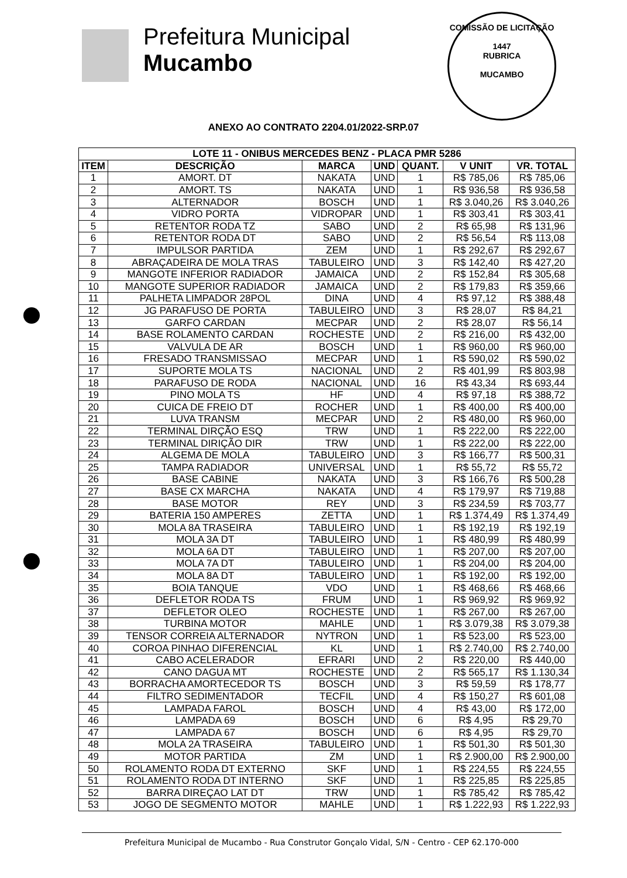Prefeitura Municipal
Mucambo
COMISSÃO DE LICITAÇÃO
1447
RUBRICA
MUCAMBO
ANEXO AO CONTRATO 2204.01/2022-SRP.07
| LOTE 11 - ONIBUS MERCEDES BENZ - PLACA PMR 5286 | | | | | | |
| --- | --- | --- | --- | --- | --- | --- |
| ITEM | DESCRIÇÃO | MARCA | UND | QUANT. | V UNIT | VR. TOTAL |
| 1 | AMORT. DT | NAKATA | UND | 1 | R$ 785,06 | R$ 785,06 |
| 2 | AMORT. TS | NAKATA | UND | 1 | R$ 936,58 | R$ 936,58 |
| 3 | ALTERNADOR | BOSCH | UND | 1 | R$ 3.040,26 | R$ 3.040,26 |
| 4 | VIDRO PORTA | VIDROPAR | UND | 1 | R$ 303,41 | R$ 303,41 |
| 5 | RETENTOR RODA TZ | SABO | UND | 2 | R$ 65,98 | R$ 131,96 |
| 6 | RETENTOR RODA DT | SABO | UND | 2 | R$ 56,54 | R$ 113,08 |
| 7 | IMPULSOR PARTIDA | ZEM | UND | 1 | R$ 292,67 | R$ 292,67 |
| 8 | ABRAÇADEIRA DE MOLA TRAS | TABULEIRO | UND | 3 | R$ 142,40 | R$ 427,20 |
| 9 | MANGOTE INFERIOR RADIADOR | JAMAICA | UND | 2 | R$ 152,84 | R$ 305,68 |
| 10 | MANGOTE SUPERIOR RADIADOR | JAMAICA | UND | 2 | R$ 179,83 | R$ 359,66 |
| 11 | PALHETA LIMPADOR 28POL | DINA | UND | 4 | R$ 97,12 | R$ 388,48 |
| 12 | JG PARAFUSO DE PORTA | TABULEIRO | UND | 3 | R$ 28,07 | R$ 84,21 |
| 13 | GARFO CARDAN | MECPAR | UND | 2 | R$ 28,07 | R$ 56,14 |
| 14 | BASE ROLAMENTO CARDAN | ROCHESTE | UND | 2 | R$ 216,00 | R$ 432,00 |
| 15 | VALVULA DE AR | BOSCH | UND | 1 | R$ 960,00 | R$ 960,00 |
| 16 | FRESADO TRANSMISSAO | MECPAR | UND | 1 | R$ 590,02 | R$ 590,02 |
| 17 | SUPORTE MOLA TS | NACIONAL | UND | 2 | R$ 401,99 | R$ 803,98 |
| 18 | PARAFUSO DE RODA | NACIONAL | UND | 16 | R$ 43,34 | R$ 693,44 |
| 19 | PINO MOLA TS | HF | UND | 4 | R$ 97,18 | R$ 388,72 |
| 20 | CUICA DE FREIO DT | ROCHER | UND | 1 | R$ 400,00 | R$ 400,00 |
| 21 | LUVA TRANSM | MECPAR | UND | 2 | R$ 480,00 | R$ 960,00 |
| 22 | TERMINAL DIRÇÃO ESQ | TRW | UND | 1 | R$ 222,00 | R$ 222,00 |
| 23 | TERMINAL DIRIÇÃO DIR | TRW | UND | 1 | R$ 222,00 | R$ 222,00 |
| 24 | ALGEMA DE MOLA | TABULEIRO | UND | 3 | R$ 166,77 | R$ 500,31 |
| 25 | TAMPA RADIADOR | UNIVERSAL | UND | 1 | R$ 55,72 | R$ 55,72 |
| 26 | BASE CABINE | NAKATA | UND | 3 | R$ 166,76 | R$ 500,28 |
| 27 | BASE CX MARCHA | NAKATA | UND | 4 | R$ 179,97 | R$ 719,88 |
| 28 | BASE MOTOR | REY | UND | 3 | R$ 234,59 | R$ 703,77 |
| 29 | BATERIA 150 AMPERES | ZETTA | UND | 1 | R$ 1.374,49 | R$ 1.374,49 |
| 30 | MOLA 8A TRASEIRA | TABULEIRO | UND | 1 | R$ 192,19 | R$ 192,19 |
| 31 | MOLA 3A DT | TABULEIRO | UND | 1 | R$ 480,99 | R$ 480,99 |
| 32 | MOLA 6A DT | TABULEIRO | UND | 1 | R$ 207,00 | R$ 207,00 |
| 33 | MOLA 7A DT | TABULEIRO | UND | 1 | R$ 204,00 | R$ 204,00 |
| 34 | MOLA 8A DT | TABULEIRO | UND | 1 | R$ 192,00 | R$ 192,00 |
| 35 | BOIA TANQUE | VDO | UND | 1 | R$ 468,66 | R$ 468,66 |
| 36 | DEFLETOR RODA TS | FRUM | UND | 1 | R$ 969,92 | R$ 969,92 |
| 37 | DEFLETOR OLEO | ROCHESTE | UND | 1 | R$ 267,00 | R$ 267,00 |
| 38 | TURBINA MOTOR | MAHLE | UND | 1 | R$ 3.079,38 | R$ 3.079,38 |
| 39 | TENSOR CORREIA ALTERNADOR | NYTRON | UND | 1 | R$ 523,00 | R$ 523,00 |
| 40 | COROA PINHAO DIFERENCIAL | KL | UND | 1 | R$ 2.740,00 | R$ 2.740,00 |
| 41 | CABO ACELERADOR | EFRARI | UND | 2 | R$ 220,00 | R$ 440,00 |
| 42 | CANO DAGUA MT | ROCHESTE | UND | 2 | R$ 565,17 | R$ 1.130,34 |
| 43 | BORRACHA AMORTECEDOR TS | BOSCH | UND | 3 | R$ 59,59 | R$ 178,77 |
| 44 | FILTRO SEDIMENTADOR | TECFIL | UND | 4 | R$ 150,27 | R$ 601,08 |
| 45 | LAMPADA FAROL | BOSCH | UND | 4 | R$ 43,00 | R$ 172,00 |
| 46 | LAMPADA 69 | BOSCH | UND | 6 | R$ 4,95 | R$ 29,70 |
| 47 | LAMPADA 67 | BOSCH | UND | 6 | R$ 4,95 | R$ 29,70 |
| 48 | MOLA 2A TRASEIRA | TABULEIRO | UND | 1 | R$ 501,30 | R$ 501,30 |
| 49 | MOTOR PARTIDA | ZM | UND | 1 | R$ 2.900,00 | R$ 2.900,00 |
| 50 | ROLAMENTO RODA DT EXTERNO | SKF | UND | 1 | R$ 224,55 | R$ 224,55 |
| 51 | ROLAMENTO RODA DT INTERNO | SKF | UND | 1 | R$ 225,85 | R$ 225,85 |
| 52 | BARRA DIREÇAO LAT DT | TRW | UND | 1 | R$ 785,42 | R$ 785,42 |
| 53 | JOGO DE SEGMENTO MOTOR | MAHLE | UND | 1 | R$ 1.222,93 | R$ 1.222,93 |
Prefeitura Municipal de Mucambo - Rua Construtor Gonçalo Vidal, S/N - Centro - CEP 62.170-000